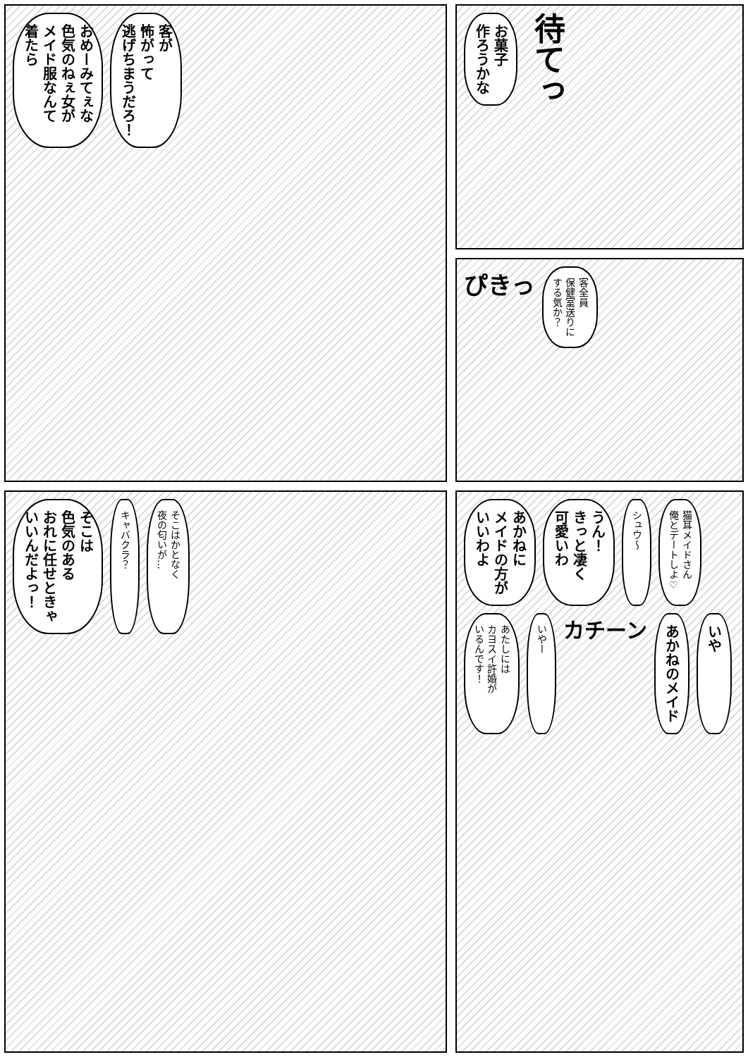おめーみてぇな
色気のねぇ女が
メイド服なんて
着たら
客が
怖がって
逃げちまうだろ！
お菓子
作ろうかな
待てっ
ぴきっ
客全員
保健室送りに
する気か？
そこは
色気のある
おれに任せときゃ
いいんだよっ！
キャバクラ？
そこはかとなく
夜の匂いが…
あかねに
メイドの方が
いいわよ
うん！
きっと凄く
可愛いわ
シュウ〜
猫耳メイドさん
俺とデートしよ♡
あたしには
カヨスイ許婚が
いるんです！
いやー
カチーン
あかねのメイド
いや